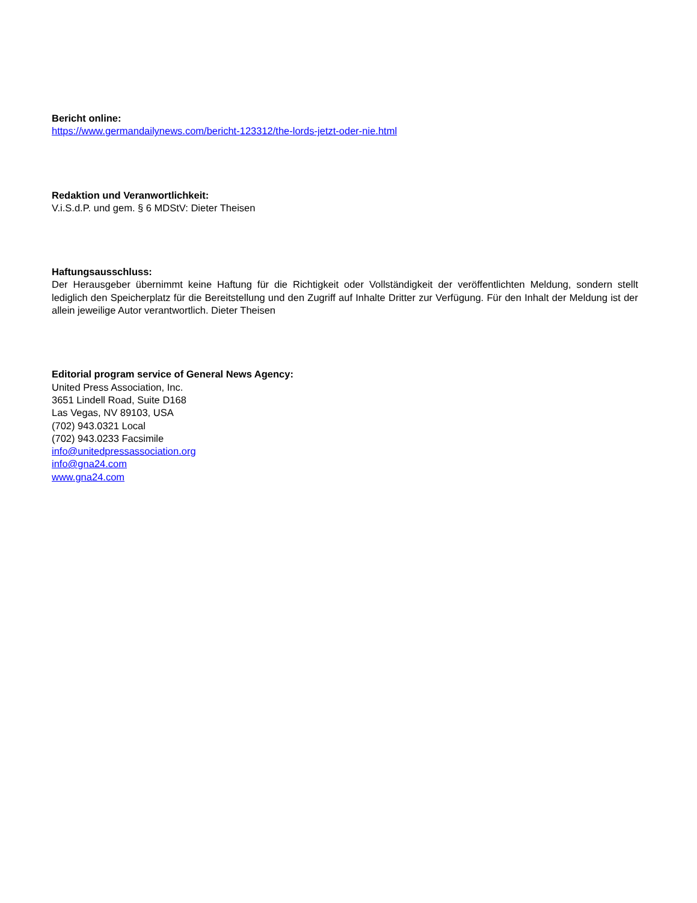Bericht online:
https://www.germandailynews.com/bericht-123312/the-lords-jetzt-oder-nie.html
Redaktion und Veranwortlichkeit:
V.i.S.d.P. und gem. § 6 MDStV: Dieter Theisen
Haftungsausschluss:
Der Herausgeber übernimmt keine Haftung für die Richtigkeit oder Vollständigkeit der veröffentlichten Meldung, sondern stellt lediglich den Speicherplatz für die Bereitstellung und den Zugriff auf Inhalte Dritter zur Verfügung. Für den Inhalt der Meldung ist der allein jeweilige Autor verantwortlich. Dieter Theisen
Editorial program service of General News Agency:
United Press Association, Inc.
3651 Lindell Road, Suite D168
Las Vegas, NV 89103, USA
(702) 943.0321 Local
(702) 943.0233 Facsimile
info@unitedpressassociation.org
info@gna24.com
www.gna24.com